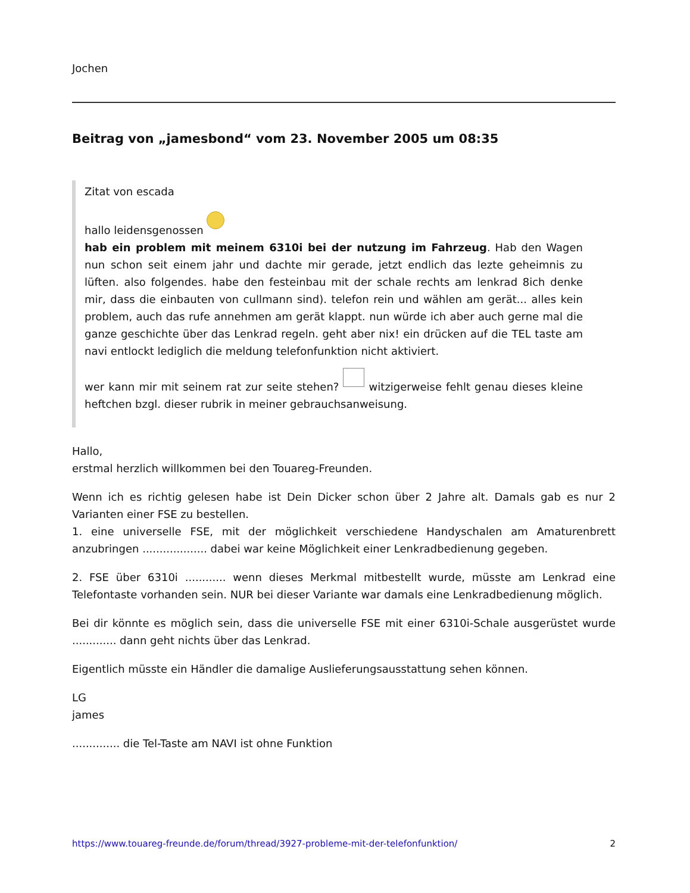Jochen
Beitrag von „jamesbond“ vom 23. November 2005 um 08:35
Zitat von escada
hallo leidensgenossen
hab ein problem mit meinem 6310i bei der nutzung im Fahrzeug. Hab den Wagen nun schon seit einem jahr und dachte mir gerade, jetzt endlich das lezte geheimnis zu lüften. also folgendes. habe den festeinbau mit der schale rechts am lenkrad 8ich denke mir, dass die einbauten von cullmann sind). telefon rein und wählen am gerät... alles kein problem, auch das rufe annehmen am gerät klappt. nun würde ich aber auch gerne mal die ganze geschichte über das Lenkrad regeln. geht aber nix! ein drücken auf die TEL taste am navi entlockt lediglich die meldung telefonfunktion nicht aktiviert.
wer kann mir mit seinem rat zur seite stehen? witzigerweise fehlt genau dieses kleine heftchen bzgl. dieser rubrik in meiner gebrauchsanweisung.
Hallo,
erstmal herzlich willkommen bei den Touareg-Freunden.
Wenn ich es richtig gelesen habe ist Dein Dicker schon über 2 Jahre alt. Damals gab es nur 2 Varianten einer FSE zu bestellen.
1. eine universelle FSE, mit der möglichkeit verschiedene Handyschalen am Amaturenbrett anzubringen ................... dabei war keine Möglichkeit einer Lenkradbedienung gegeben.
2. FSE über 6310i ............ wenn dieses Merkmal mitbestellt wurde, müsste am Lenkrad eine Telefontaste vorhanden sein. NUR bei dieser Variante war damals eine Lenkradbedienung möglich.
Bei dir könnte es möglich sein, dass die universelle FSE mit einer 6310i-Schale ausgerüstet wurde ............. dann geht nichts über das Lenkrad.
Eigentlich müsste ein Händler die damalige Auslieferungsausstattung sehen können.
LG
james
.............. die Tel-Taste am NAVI ist ohne Funktion
https://www.touareg-freunde.de/forum/thread/3927-probleme-mit-der-telefonfunktion/ 2